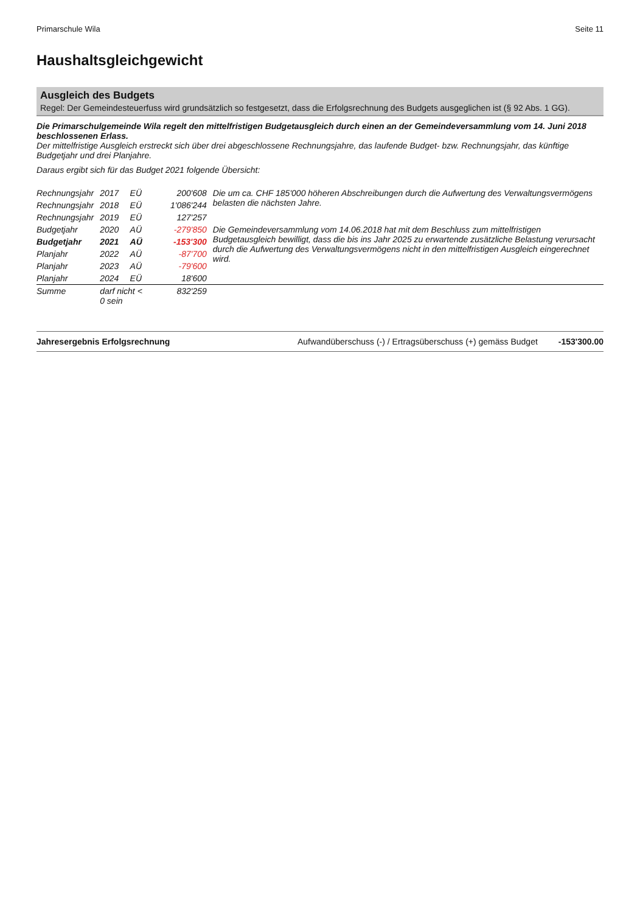Primarschule Wila Seite 11
Haushaltsgleichgewicht
Ausgleich des Budgets
Regel: Der Gemeindesteuerfuss wird grundsätzlich so festgesetzt, dass die Erfolgsrechnung des Budgets ausgeglichen ist (§ 92 Abs. 1 GG).
Die Primarschulgemeinde Wila regelt den mittelfristigen Budgetausgleich durch einen an der Gemeindeversammlung vom 14. Juni 2018 beschlossenen Erlass.
Der mittelfristige Ausgleich erstreckt sich über drei abgeschlossene Rechnungsjahre, das laufende Budget- bzw. Rechnungsjahr, das künftige Budgetjahr und drei Planjahre.
Daraus ergibt sich für das Budget 2021 folgende Übersicht:
| Rechnungsjahr | 2017 | EÜ | 200'608 | Die um ca. CHF 185'000 höheren Abschreibungen durch die Aufwertung des Verwaltungsvermögens belasten die nächsten Jahre. |
| Rechnungsjahr | 2018 | EÜ | 1'086'244 | |
| Rechnungsjahr | 2019 | EÜ | 127'257 | |
| Budgetjahr | 2020 | AÜ | -279'850 | Die Gemeindeversammlung vom 14.06.2018 hat mit dem Beschluss zum mittelfristigen Budgetausgleich bewilligt, dass die bis ins Jahr 2025 zu erwartende zusätzliche Belastung verursacht durch die Aufwertung des Verwaltungsvermögens nicht in den mittelfristigen Ausgleich eingerechnet wird. |
| Budgetjahr | 2021 | AÜ | -153'300 | |
| Planjahr | 2022 | AÜ | -87'700 | |
| Planjahr | 2023 | AÜ | -79'600 | |
| Planjahr | 2024 | EÜ | 18'600 | |
| Summe | darf nicht < 0 sein | | 832'259 | |
Jahresergebnis Erfolgsrechnung Aufwandüberschuss (-) / Ertragsüberschuss (+) gemäss Budget -153'300.00